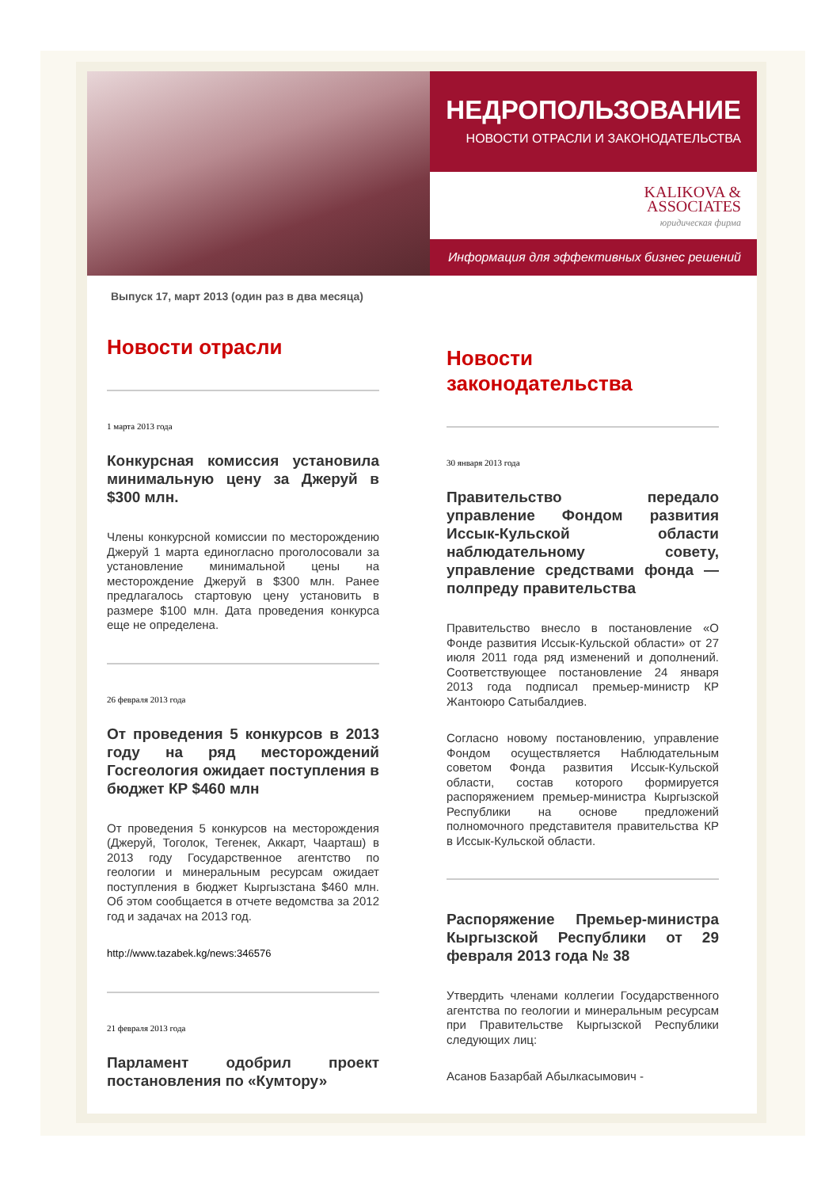НЕДРОПОЛЬЗОВАНИЕ
НОВОСТИ ОТРАСЛИ И ЗАКОНОДАТЕЛЬСТВА
KALIKOVA &
ASSOCIATES
юридическая фирма
Информация для эффективных бизнес решений
Выпуск 17, март 2013 (один раз в два месяца)
Новости отрасли
1 марта 2013 года
Конкурсная комиссия установила минимальную цену за Джеруй в $300 млн.
Члены конкурсной комиссии по месторождению Джеруй 1 марта единогласно проголосовали за установление минимальной цены на месторождение Джеруй в $300 млн. Ранее предлагалось стартовую цену установить в размере $100 млн. Дата проведения конкурса еще не определена.
26 февраля 2013 года
От проведения 5 конкурсов в 2013 году на ряд месторождений Госгеология ожидает поступления в бюджет КР $460 млн
От проведения 5 конкурсов на месторождения (Джеруй, Тоголок, Тегенек, Аккарт, Чаарташ) в 2013 году Государственное агентство по геологии и минеральным ресурсам ожидает поступления в бюджет Кыргызстана $460 млн. Об этом сообщается в отчете ведомства за 2012 год и задачах на 2013 год.
http://www.tazabek.kg/news:346576
21 февраля 2013 года
Парламент одобрил проект постановления по «Кумтору»
Новости законодательства
30 января 2013 года
Правительство передало управление Фондом развития Иссык-Кульской области наблюдательному совету, управление средствами фонда — полпреду правительства
Правительство внесло в постановление «О Фонде развития Иссык-Кульской области» от 27 июля 2011 года ряд изменений и дополнений. Соответствующее постановление 24 января 2013 года подписал премьер-министр КР Жантоюро Сатыбалдиев.
Согласно новому постановлению, управление Фондом осуществляется Наблюдательным советом Фонда развития Иссык-Кульской области, состав которого формируется распоряжением премьер-министра Кыргызской Республики на основе предложений полномочного представителя правительства КР в Иссык-Кульской области.
Распоряжение Премьер-министра Кыргызской Республики от 29 февраля 2013 года № 38
Утвердить членами коллегии Государственного агентства по геологии и минеральным ресурсам при Правительстве Кыргызской Республики следующих лиц:
Асанов Базарбай Абылкасымович -